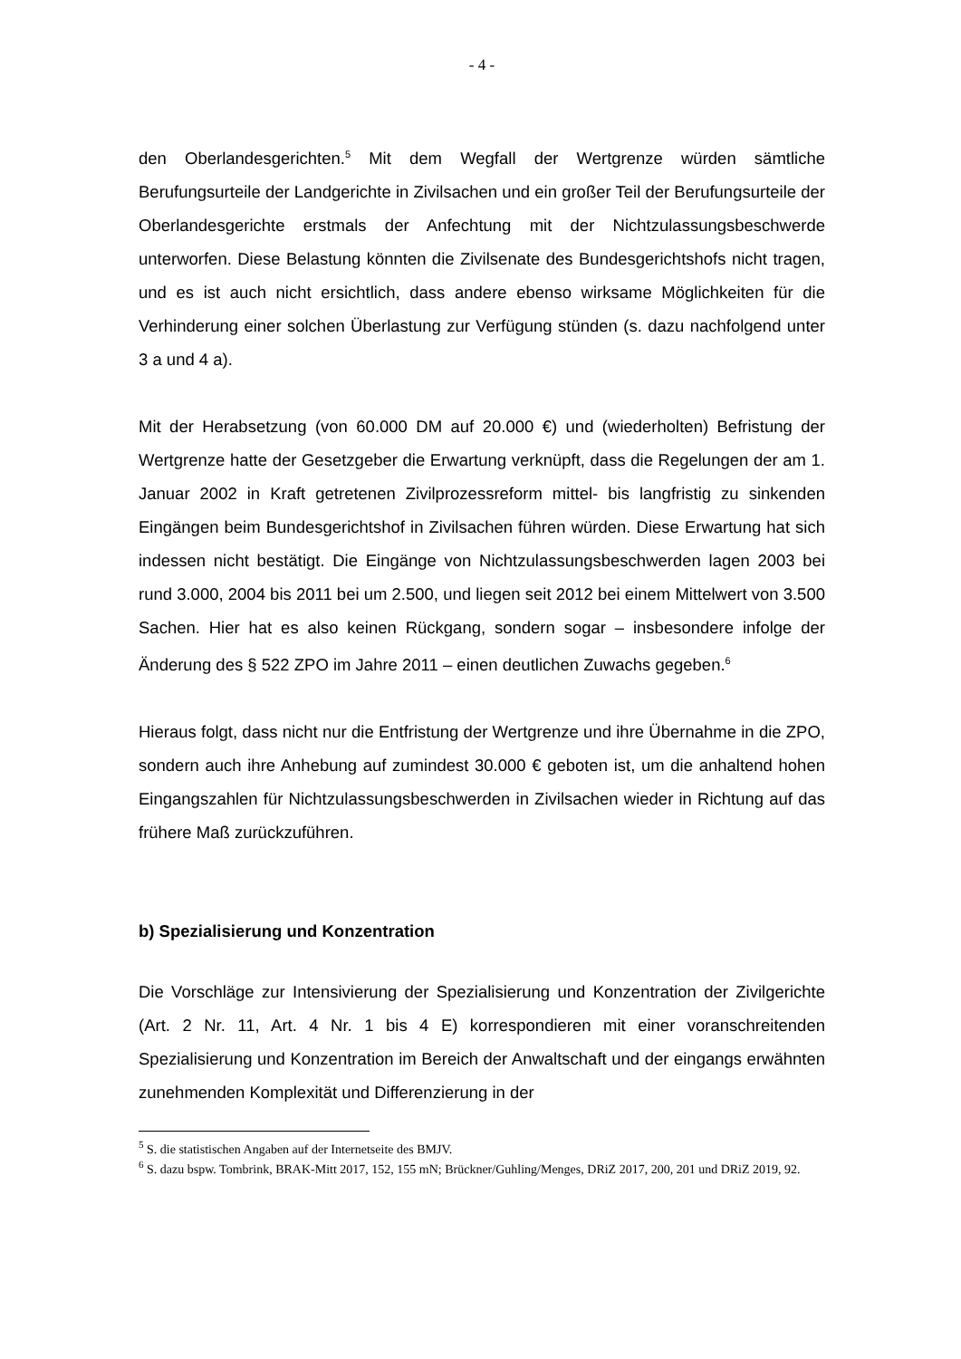- 4 -
den Oberlandesgerichten.<sup>5</sup> Mit dem Wegfall der Wertgrenze würden sämtliche Berufungsurteile der Landgerichte in Zivilsachen und ein großer Teil der Berufungsurteile der Oberlandesgerichte erstmals der Anfechtung mit der Nichtzulassungsbeschwerde unterworfen. Diese Belastung könnten die Zivilsenate des Bundesgerichtshofs nicht tragen, und es ist auch nicht ersichtlich, dass andere ebenso wirksame Möglichkeiten für die Verhinderung einer solchen Überlastung zur Verfügung stünden (s. dazu nachfolgend unter 3 a und 4 a).
Mit der Herabsetzung (von 60.000 DM auf 20.000 €) und (wiederholten) Befristung der Wertgrenze hatte der Gesetzgeber die Erwartung verknüpft, dass die Regelungen der am 1. Januar 2002 in Kraft getretenen Zivilprozessreform mittel- bis langfristig zu sinkenden Eingängen beim Bundesgerichtshof in Zivilsachen führen würden. Diese Erwartung hat sich indessen nicht bestätigt. Die Eingänge von Nichtzulassungsbeschwerden lagen 2003 bei rund 3.000, 2004 bis 2011 bei um 2.500, und liegen seit 2012 bei einem Mittelwert von 3.500 Sachen. Hier hat es also keinen Rückgang, sondern sogar – insbesondere infolge der Änderung des § 522 ZPO im Jahre 2011 – einen deutlichen Zuwachs gegeben.<sup>6</sup>
Hieraus folgt, dass nicht nur die Entfristung der Wertgrenze und ihre Übernahme in die ZPO, sondern auch ihre Anhebung auf zumindest 30.000 € geboten ist, um die anhaltend hohen Eingangszahlen für Nichtzulassungsbeschwerden in Zivilsachen wieder in Richtung auf das frühere Maß zurückzuführen.
b) Spezialisierung und Konzentration
Die Vorschläge zur Intensivierung der Spezialisierung und Konzentration der Zivilgerichte (Art. 2 Nr. 11, Art. 4 Nr. 1 bis 4 E) korrespondieren mit einer voranschreitenden Spezialisierung und Konzentration im Bereich der Anwaltschaft und der eingangs erwähnten zunehmenden Komplexität und Differenzierung in der
<sup>5</sup> S. die statistischen Angaben auf der Internetseite des BMJV.
<sup>6</sup> S. dazu bspw. Tombrink, BRAK-Mitt 2017, 152, 155 mN; Brückner/Guhling/Menges, DRiZ 2017, 200, 201 und DRiZ 2019, 92.